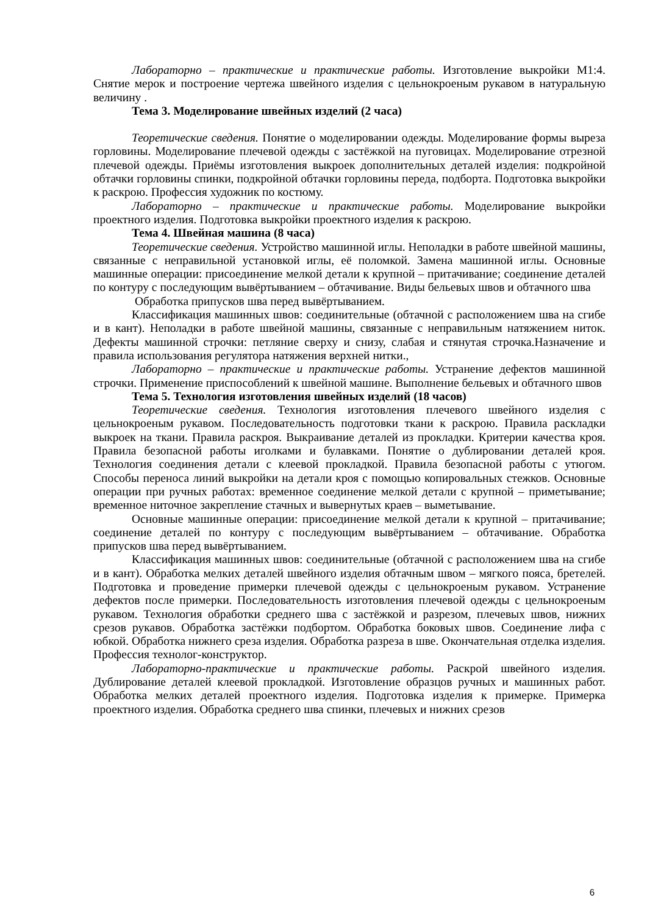Лабораторно – практические и практические работы. Изготовление выкройки М1:4. Снятие мерок и построение чертежа швейного изделия с цельнокроеным рукавом в натуральную величину .
Тема 3. Моделирование швейных изделий (2 часа)
Теоретические сведения. Понятие о моделировании одежды. Моделирование формы выреза горловины. Моделирование плечевой одежды с застёжкой на пуговицах. Моделирование отрезной плечевой одежды. Приёмы изготовления выкроек дополнительных деталей изделия: подкройной обтачки горловины спинки, подкройной обтачки горловины переда, подборта. Подготовка выкройки к раскрою. Профессия художник по костюму.
Лабораторно – практические и практические работы. Моделирование выкройки проектного изделия. Подготовка выкройки проектного изделия к раскрою.
Тема 4. Швейная машина (8 часа)
Теоретические сведения. Устройство машинной иглы. Неполадки в работе швейной машины, связанные с неправильной установкой иглы, её поломкой. Замена машинной иглы. Основные машинные операции: присоединение мелкой детали к крупной – притачивание; соединение деталей по контуру с последующим вывёртыванием – обтачивание. Виды бельевых швов и обтачного шва
Обработка припусков шва перед вывёртыванием.
Классификация машинных швов: соединительные (обтачной с расположением шва на сгибе и в кант). Неполадки в работе швейной машины, связанные с неправильным натяжением ниток. Дефекты машинной строчки: петляние сверху и снизу, слабая и стянутая строчка.Назначение и правила использования регулятора натяжения верхней нитки.,
Лабораторно – практические и практические работы. Устранение дефектов машинной строчки. Применение приспособлений к швейной машине. Выполнение бельевых и обтачного швов
Тема 5. Технология изготовления швейных изделий (18 часов)
Теоретические сведения. Технология изготовления плечевого швейного изделия с цельнокроеным рукавом. Последовательность подготовки ткани к раскрою. Правила раскладки выкроек на ткани. Правила раскроя. Выкраивание деталей из прокладки. Критерии качества кроя. Правила безопасной работы иголками и булавками. Понятие о дублировании деталей кроя. Технология соединения детали с клеевой прокладкой. Правила безопасной работы с утюгом. Способы переноса линий выкройки на детали кроя с помощью копировальных стежков. Основные операции при ручных работах: временное соединение мелкой детали с крупной – приметывание; временное ниточное закрепление стачных и вывернутых краев – выметывание.
Основные машинные операции: присоединение мелкой детали к крупной – притачивание; соединение деталей по контуру с последующим вывёртыванием – обтачивание. Обработка припусков шва перед вывёртыванием.
Классификация машинных швов: соединительные (обтачной с расположением шва на сгибе и в кант). Обработка мелких деталей швейного изделия обтачным швом – мягкого пояса, бретелей. Подготовка и проведение примерки плечевой одежды с цельнокроеным рукавом. Устранение дефектов после примерки. Последовательность изготовления плечевой одежды с цельнокроеным рукавом. Технология обработки среднего шва с застёжкой и разрезом, плечевых швов, нижних срезов рукавов. Обработка застёжки подбортом. Обработка боковых швов. Соединение лифа с юбкой. Обработка нижнего среза изделия. Обработка разреза в шве. Окончательная отделка изделия. Профессия технолог-конструктор.
Лабораторно-практические и практические работы. Раскрой швейного изделия. Дублирование деталей клеевой прокладкой. Изготовление образцов ручных и машинных работ. Обработка мелких деталей проектного изделия. Подготовка изделия к примерке. Примерка проектного изделия. Обработка среднего шва спинки, плечевых и нижних срезов
6